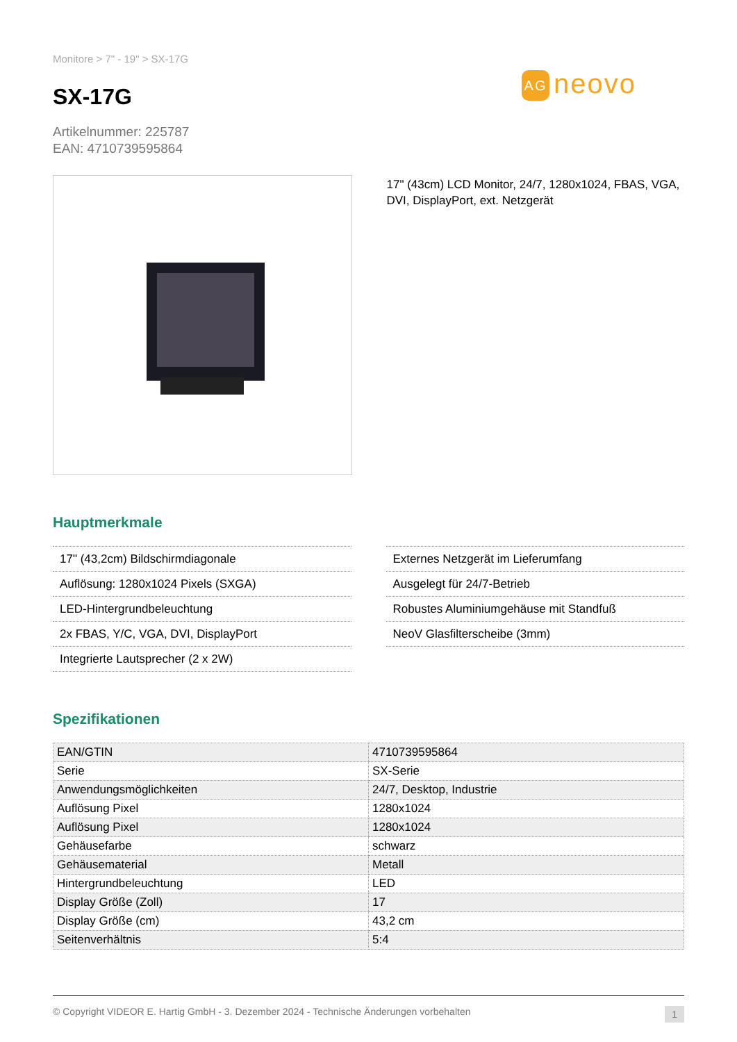Monitore > 7" - 19" > SX-17G
AG neovo
SX-17G
Artikelnummer: 225787
EAN: 4710739595864
17" (43cm) LCD Monitor, 24/7, 1280x1024, FBAS, VGA, DVI, DisplayPort, ext. Netzgerät
Hauptmerkmale
17" (43,2cm) Bildschirmdiagonale
Auflösung: 1280x1024 Pixels (SXGA)
LED-Hintergrundbeleuchtung
2x FBAS, Y/C, VGA, DVI, DisplayPort
Integrierte Lautsprecher (2 x 2W)
Externes Netzgerät im Lieferumfang
Ausgelegt für 24/7-Betrieb
Robustes Aluminiumgehäuse mit Standfuß
NeoV Glasfilterscheibe (3mm)
Spezifikationen
| EAN/GTIN | 4710739595864 |
| Serie | SX-Serie |
| Anwendungsmöglichkeiten | 24/7, Desktop, Industrie |
| Auflösung Pixel | 1280x1024 |
| Auflösung Pixel | 1280x1024 |
| Gehäusefarbe | schwarz |
| Gehäusematerial | Metall |
| Hintergrundbeleuchtung | LED |
| Display Größe (Zoll) | 17 |
| Display Größe (cm) | 43,2 cm |
| Seitenverhältnis | 5:4 |
© Copyright VIDEOR E. Hartig GmbH - 3. Dezember 2024 - Technische Änderungen vorbehalten 1